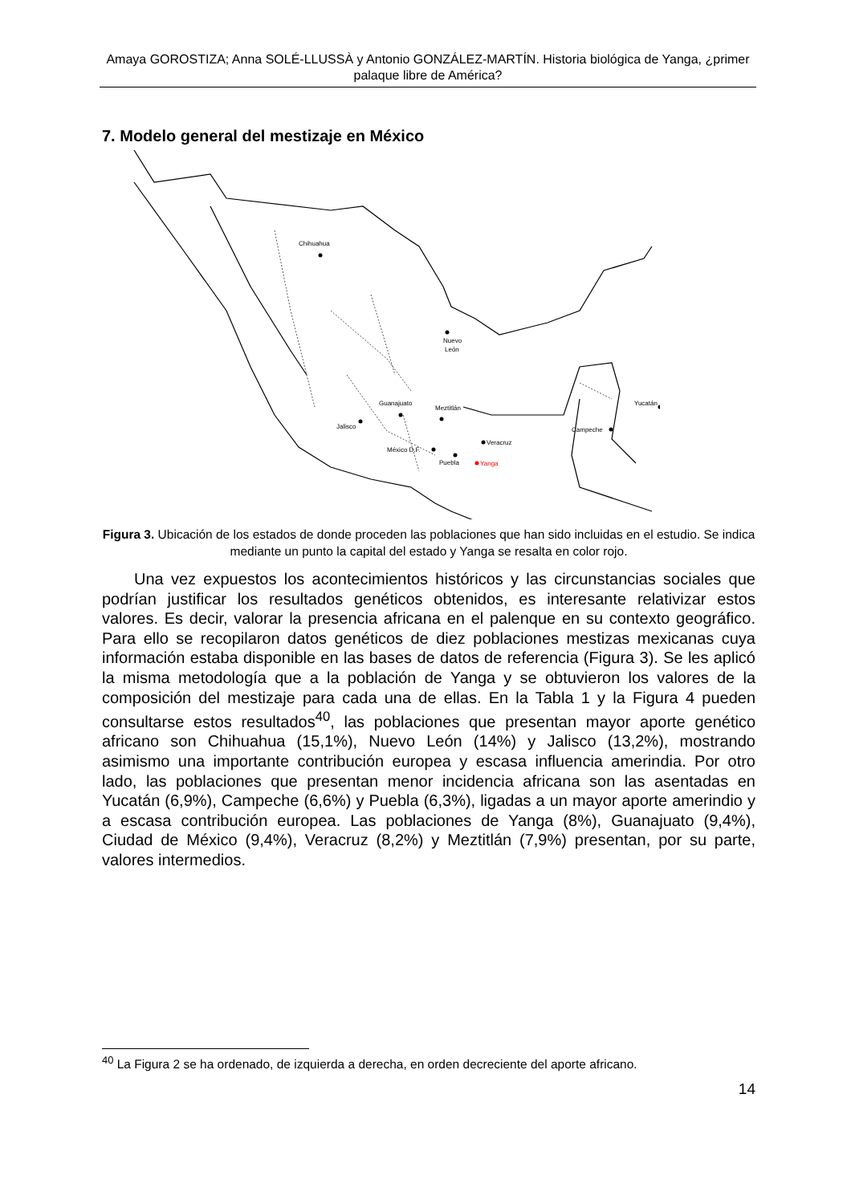Amaya GOROSTIZA; Anna SOLÉ-LLUSSÀ y Antonio GONZÁLEZ-MARTÍN. Historia biológica de Yanga, ¿primer palaque libre de América?
7. Modelo general del mestizaje en México
Chihuahua
Nuevo
León
Guanajuato
Jalisco
Meztitlán
México D.F.
Puebla
Veracruz
Campeche
Yucatán
Yanga
Figura 3. Ubicación de los estados de donde proceden las poblaciones que han sido incluidas en el estudio. Se indica mediante un punto la capital del estado y Yanga se resalta en color rojo.
Una vez expuestos los acontecimientos históricos y las circunstancias sociales que podrían justificar los resultados genéticos obtenidos, es interesante relativizar estos valores. Es decir, valorar la presencia africana en el palenque en su contexto geográfico. Para ello se recopilaron datos genéticos de diez poblaciones mestizas mexicanas cuya información estaba disponible en las bases de datos de referencia (Figura 3). Se les aplicó la misma metodología que a la población de Yanga y se obtuvieron los valores de la composición del mestizaje para cada una de ellas. En la Tabla 1 y la Figura 4 pueden consultarse estos resultados<sup>40</sup>, las poblaciones que presentan mayor aporte genético africano son Chihuahua (15,1%), Nuevo León (14%) y Jalisco (13,2%), mostrando asimismo una importante contribución europea y escasa influencia amerindia. Por otro lado, las poblaciones que presentan menor incidencia africana son las asentadas en Yucatán (6,9%), Campeche (6,6%) y Puebla (6,3%), ligadas a un mayor aporte amerindio y a escasa contribución europea. Las poblaciones de Yanga (8%), Guanajuato (9,4%), Ciudad de México (9,4%), Veracruz (8,2%) y Meztitlán (7,9%) presentan, por su parte, valores intermedios.
<sup>40</sup> La Figura 2 se ha ordenado, de izquierda a derecha, en orden decreciente del aporte africano.
14